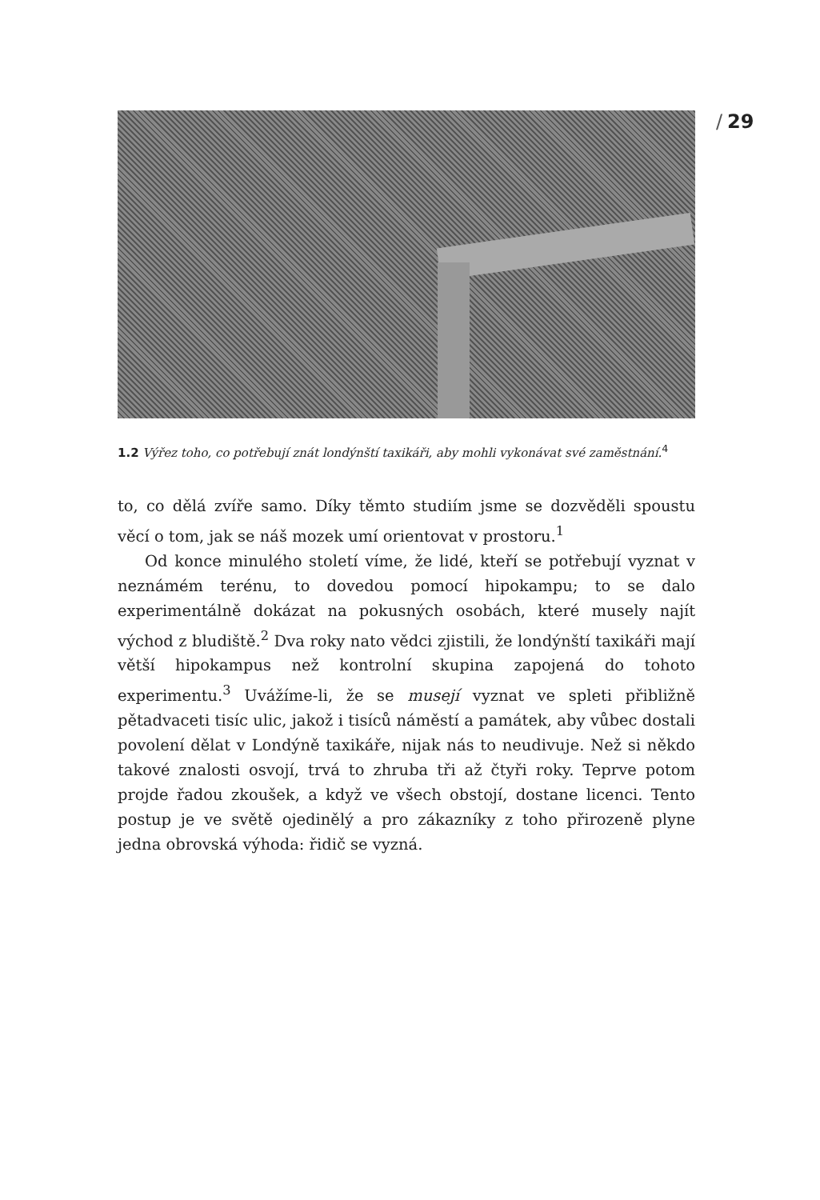/ 29
1.2 Výřez toho, co potřebují znát londýnští taxikáři, aby mohli vykonávat své zaměstnání.<sup>4</sup>
to, co dělá zvíře samo. Díky těmto studiím jsme se dozvěděli spoustu věcí o tom, jak se náš mozek umí orientovat v prostoru.<sup>1</sup>
Od konce minulého století víme, že lidé, kteří se potřebují vyznat v neznámém terénu, to dovedou pomocí hipokampu; to se dalo experimentálně dokázat na pokusných osobách, které musely najít východ z bludiště.<sup>2</sup> Dva roky nato vědci zjistili, že londýnští taxikáři mají větší hipokampus než kontrolní skupina zapojená do tohoto experimentu.<sup>3</sup> Uvážíme-li, že se musejí vyznat ve spleti přibližně pětadvaceti tisíc ulic, jakož i tisíců náměstí a památek, aby vůbec dostali povolení dělat v Londýně taxikáře, nijak nás to neudivuje. Než si někdo takové znalosti osvojí, trvá to zhruba tři až čtyři roky. Teprve potom projde řadou zkoušek, a když ve všech obstojí, dostane licenci. Tento postup je ve světě ojedinělý a pro zákazníky z toho přirozeně plyne jedna obrovská výhoda: řidič se vyzná.